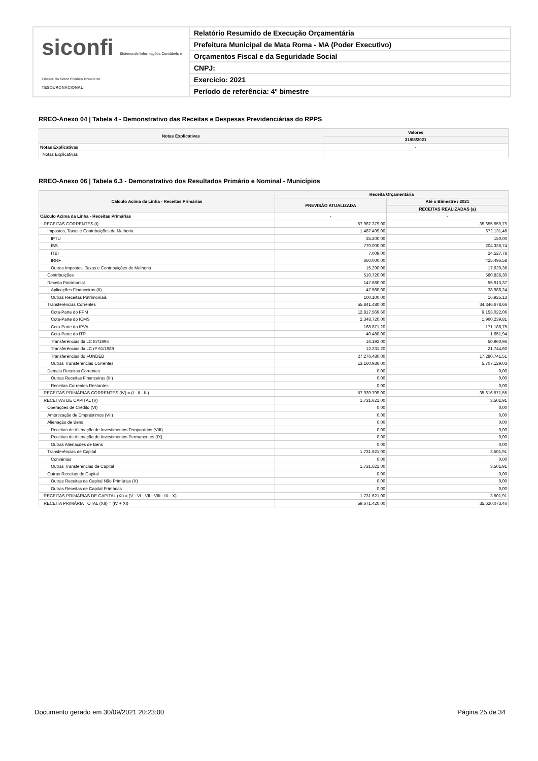siconfi Sistema de Informações Contábeis e Fiscais do Setor Público Brasileiro
TESOURONACIONAL
Relatório Resumido de Execução Orçamentária
Prefeitura Municipal de Mata Roma - MA (Poder Executivo)
Orçamentos Fiscal e da Seguridade Social
CNPJ:
Exercício: 2021
Período de referência: 4º bimestre
RREO-Anexo 04 | Tabela 4 - Demonstrativo das Receitas e Despesas Previdenciárias do RPPS
| Notas Explicativas | Valores |
| --- | --- |
| | 31/08/2021 |
| Notas Explicativas | - |
| Notas Explicativas | |
RREO-Anexo 06 | Tabela 6.3 - Demonstrativo dos Resultados Primário e Nominal - Municípios
| Cálculo Acima da Linha - Receitas Primárias | Receita Orçamentária | |
| --- | --- | --- |
| | PREVISÃO ATUALIZADA | Até o Bimestre / 2021 |
| | | RECEITAS REALIZADAS (a) |
| Cálculo Acima da Linha - Receitas Primárias | - | - |
| RECEITAS CORRENTES (I) | 57.987.379,00 | 35.655.559,79 |
| Impostos, Taxas e Contribuições de Melhoria | 1.487.499,00 | 672.131,46 |
| IPTU | 35.200,00 | 150,00 |
| ISS | 770.000,00 | 204.336,74 |
| ITBI | 7.009,00 | 24.527,78 |
| IRRF | 660.000,00 | 425.496,58 |
| Outros Impostos, Taxas e Contribuições de Melhoria | 15.290,00 | 17.620,36 |
| Contribuições | 510.720,00 | 580.836,30 |
| Receita Patrimonial | 147.680,00 | 55.913,37 |
| Aplicações Financeiras (II) | 47.580,00 | 38.988,24 |
| Outras Receitas Patrimoniais | 100.100,00 | 16.925,13 |
| Transferências Correntes | 55.841.480,00 | 34.346.678,66 |
| Cota-Parte do FPM | 12.817.569,60 | 9.153.022,06 |
| Cota-Parte do ICMS | 2.348.720,00 | 1.960.239,81 |
| Cota-Parte do IPVA | 168.871,20 | 171.188,75 |
| Cota-Parte do ITR | 40.480,00 | 1.651,94 |
| Transferências da LC 87/1996 | 16.192,00 | 50.960,96 |
| Transferências da LC nº 61/1989 | 12.231,20 | 21.744,60 |
| Transferências do FUNDEB | 27.276.480,00 | 17.280.741,51 |
| Outras Transferências Correntes | 13.160.936,00 | 5.707.129,03 |
| Demais Receitas Correntes | 0,00 | 0,00 |
| Outras Receitas Financeiras (III) | 0,00 | 0,00 |
| Receitas Correntes Restantes | 0,00 | 0,00 |
| RECEITAS PRIMÁRIAS CORRENTES (IV) = (I - II - III) | 57.939.799,00 | 35.616.571,55 |
| RECEITAS DE CAPITAL (V) | 1.731.621,00 | 3.501,91 |
| Operações de Crédito (VI) | 0,00 | 0,00 |
| Amortização de Empréstimos (VII) | 0,00 | 0,00 |
| Alienação de Bens | 0,00 | 0,00 |
| Receitas de Alienação de Investimentos Temporários (VIII) | 0,00 | 0,00 |
| Receitas de Alienação de Investimentos Permanentes (IX) | 0,00 | 0,00 |
| Outras Alienações de Bens | 0,00 | 0,00 |
| Transferências de Capital | 1.731.621,00 | 3.501,91 |
| Convênios | 0,00 | 0,00 |
| Outras Transferências de Capital | 1.731.621,00 | 3.501,91 |
| Outras Receitas de Capital | 0,00 | 0,00 |
| Outras Receitas de Capital Não Primárias (X) | 0,00 | 0,00 |
| Outras Receitas de Capital Primárias | 0,00 | 0,00 |
| RECEITAS PRIMÁRIAS DE CAPITAL (XI) = (V - VI - VII - VIII - IX - X) | 1.731.621,00 | 3.501,91 |
| RECEITA PRIMÁRIA TOTAL (XII) = (IV + XI) | 59.671.420,00 | 35.620.073,46 |
Documento gerado em 30/09/2021 20:23:00
Página 25 de 34